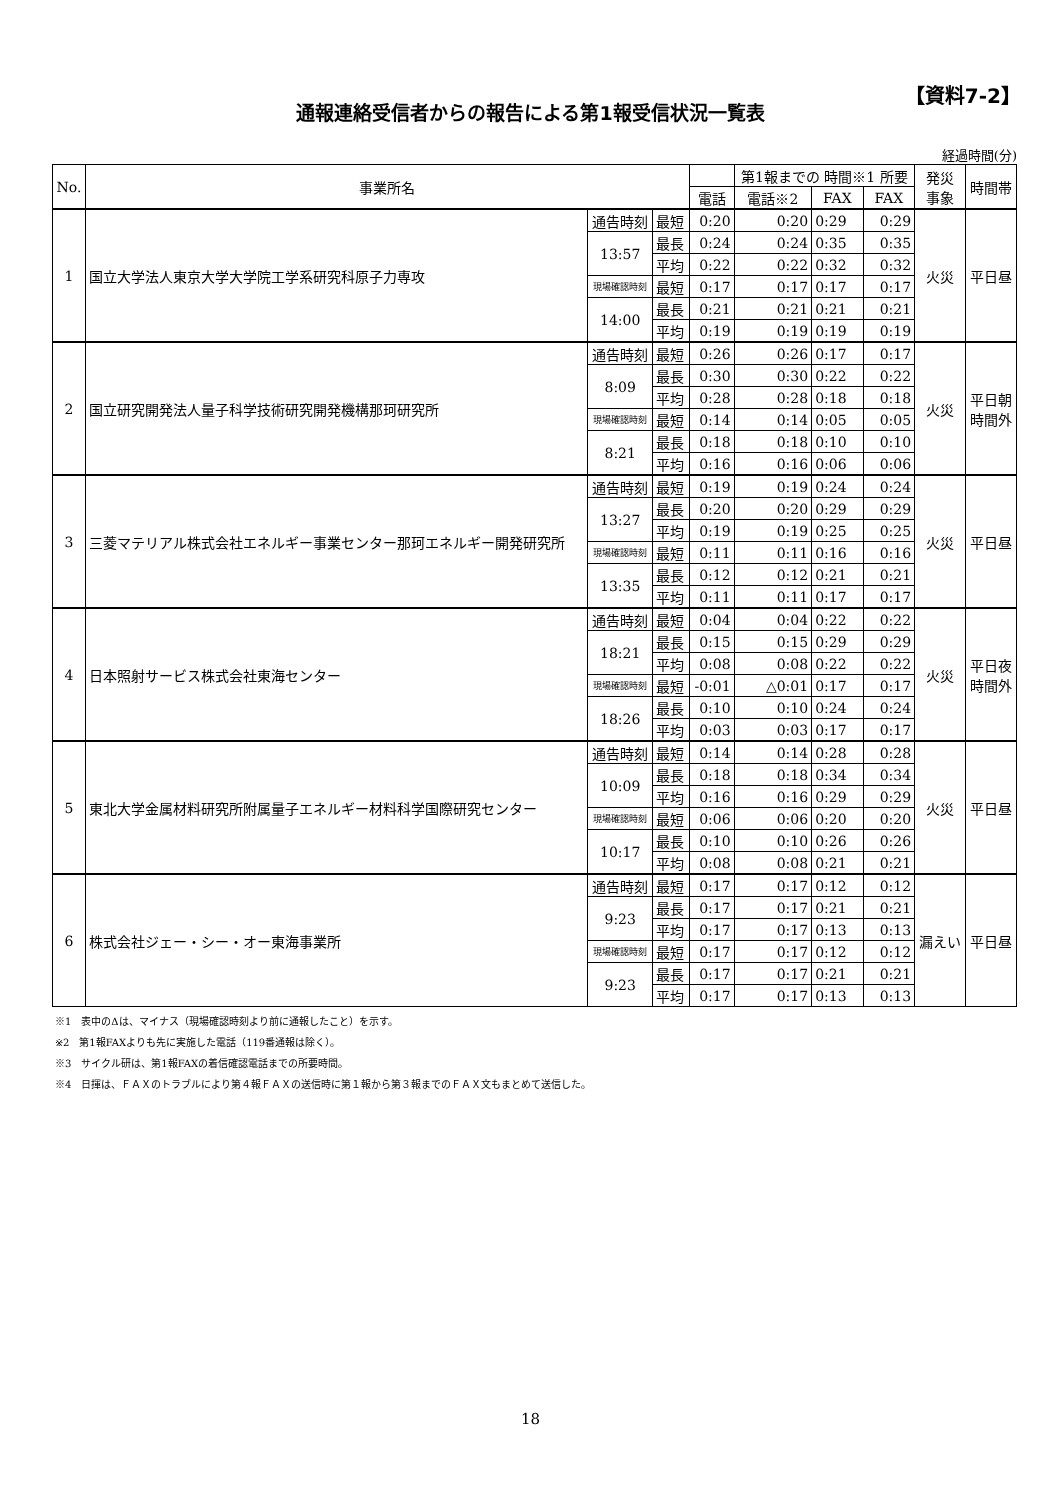【資料7-2】
通報連絡受信者からの報告による第1報受信状況一覧表
経過時間(分)
| No. | 事業所名 | | | | 第1報までの 時間※1 所要 | | | 発災 事象 | 時間帯 |
| --- | --- | --- | --- | --- | --- | --- | --- | --- | --- |
| | | | | 電話 | 電話※2 | FAX | FAX | | |
| 1 | 国立大学法人東京大学大学院工学系研究科原子力専攻 | 通告時刻 | 最短 | 0:20 | 0:20 | 0:29 | 0:29 | 火災 | 平日昼 |
| | | 13:57 | 最長 | 0:24 | 0:24 | 0:35 | 0:35 | | |
| | | | 平均 | 0:22 | 0:22 | 0:32 | 0:32 | | |
| | | 現場確認時刻 | 最短 | 0:17 | 0:17 | 0:17 | 0:17 | | |
| | | 14:00 | 最長 | 0:21 | 0:21 | 0:21 | 0:21 | | |
| | | | 平均 | 0:19 | 0:19 | 0:19 | 0:19 | | |
| 2 | 国立研究開発法人量子科学技術研究開発機構那珂研究所 | 通告時刻 | 最短 | 0:26 | 0:26 | 0:17 | 0:17 | 火災 | 平日朝 時間外 |
| | | 8:09 | 最長 | 0:30 | 0:30 | 0:22 | 0:22 | | |
| | | | 平均 | 0:28 | 0:28 | 0:18 | 0:18 | | |
| | | 現場確認時刻 | 最短 | 0:14 | 0:14 | 0:05 | 0:05 | | |
| | | 8:21 | 最長 | 0:18 | 0:18 | 0:10 | 0:10 | | |
| | | | 平均 | 0:16 | 0:16 | 0:06 | 0:06 | | |
| 3 | 三菱マテリアル株式会社エネルギー事業センター那珂エネルギー開発研究所 | 通告時刻 | 最短 | 0:19 | 0:19 | 0:24 | 0:24 | 火災 | 平日昼 |
| | | 13:27 | 最長 | 0:20 | 0:20 | 0:29 | 0:29 | | |
| | | | 平均 | 0:19 | 0:19 | 0:25 | 0:25 | | |
| | | 現場確認時刻 | 最短 | 0:11 | 0:11 | 0:16 | 0:16 | | |
| | | 13:35 | 最長 | 0:12 | 0:12 | 0:21 | 0:21 | | |
| | | | 平均 | 0:11 | 0:11 | 0:17 | 0:17 | | |
| 4 | 日本照射サービス株式会社東海センター | 通告時刻 | 最短 | 0:04 | 0:04 | 0:22 | 0:22 | 火災 | 平日夜 時間外 |
| | | 18:21 | 最長 | 0:15 | 0:15 | 0:29 | 0:29 | | |
| | | | 平均 | 0:08 | 0:08 | 0:22 | 0:22 | | |
| | | 現場確認時刻 | 最短 | -0:01 | △0:01 | 0:17 | 0:17 | | |
| | | 18:26 | 最長 | 0:10 | 0:10 | 0:24 | 0:24 | | |
| | | | 平均 | 0:03 | 0:03 | 0:17 | 0:17 | | |
| 5 | 東北大学金属材料研究所附属量子エネルギー材料科学国際研究センター | 通告時刻 | 最短 | 0:14 | 0:14 | 0:28 | 0:28 | 火災 | 平日昼 |
| | | 10:09 | 最長 | 0:18 | 0:18 | 0:34 | 0:34 | | |
| | | | 平均 | 0:16 | 0:16 | 0:29 | 0:29 | | |
| | | 現場確認時刻 | 最短 | 0:06 | 0:06 | 0:20 | 0:20 | | |
| | | 10:17 | 最長 | 0:10 | 0:10 | 0:26 | 0:26 | | |
| | | | 平均 | 0:08 | 0:08 | 0:21 | 0:21 | | |
| 6 | 株式会社ジェー・シー・オー東海事業所 | 通告時刻 | 最短 | 0:17 | 0:17 | 0:12 | 0:12 | 漏えい | 平日昼 |
| | | 9:23 | 最長 | 0:17 | 0:17 | 0:21 | 0:21 | | |
| | | | 平均 | 0:17 | 0:17 | 0:13 | 0:13 | | |
| | | 現場確認時刻 | 最短 | 0:17 | 0:17 | 0:12 | 0:12 | | |
| | | 9:23 | 最長 | 0:17 | 0:17 | 0:21 | 0:21 | | |
| | | | 平均 | 0:17 | 0:17 | 0:13 | 0:13 | | |
※1　表中のΔは、マイナス（現場確認時刻より前に通報したこと）を示す。
※2　第1報FAXよりも先に実施した電話（119番通報は除く）。
※3　サイクル研は、第1報FAXの着信確認電話までの所要時間。
※4　日揮は、ＦＡＸのトラブルにより第４報ＦＡＸの送信時に第１報から第３報までのＦＡＸ文もまとめて送信した。
18